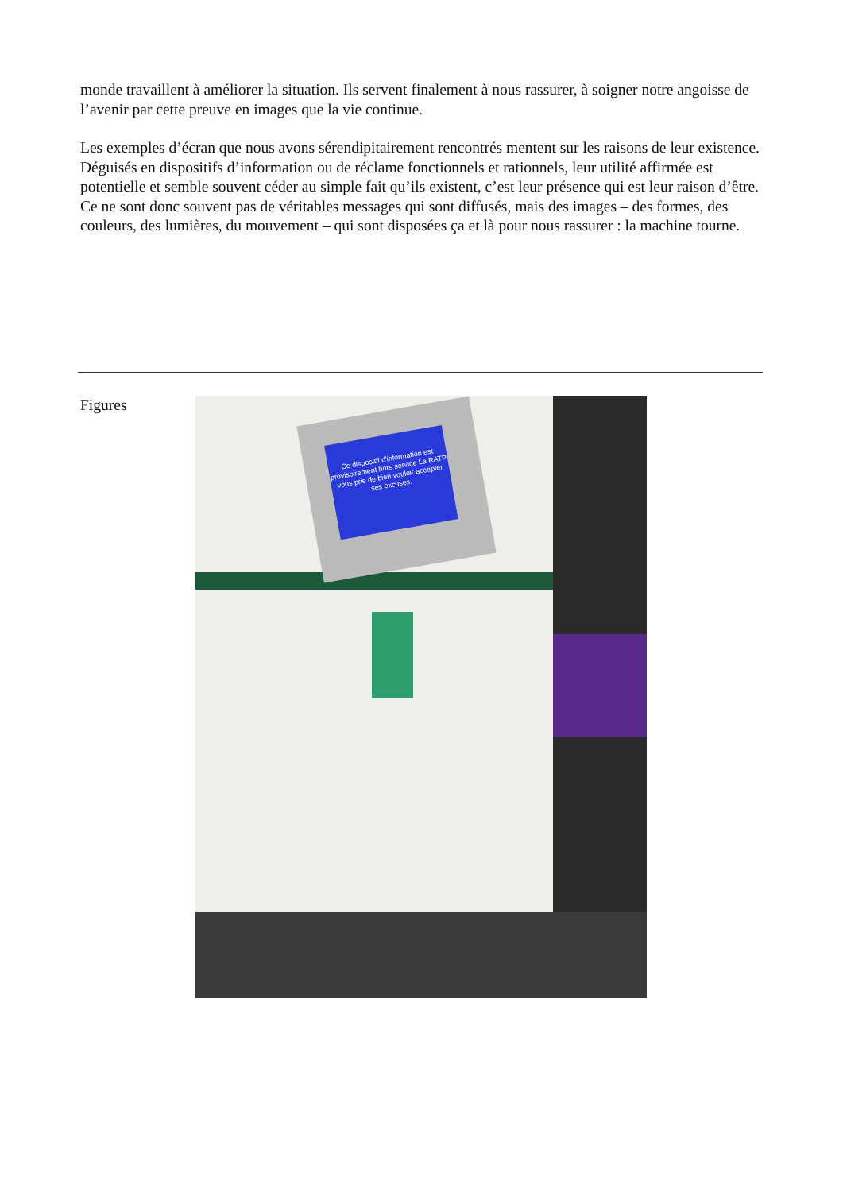monde travaillent à améliorer la situation. Ils servent finalement à nous rassurer, à soigner notre angoisse de l’avenir par cette preuve en images que la vie continue.
Les exemples d’écran que nous avons sérendipitairement rencontrés mentent sur les raisons de leur existence. Déguisés en dispositifs d’information ou de réclame fonctionnels et rationnels, leur utilité affirmée est potentielle et semble souvent céder au simple fait qu’ils existent, c’est leur présence qui est leur raison d’être. Ce ne sont donc souvent pas de véritables messages qui sont diffusés, mais des images – des formes, des couleurs, des lumières, du mouvement – qui sont disposées ça et là pour nous rassurer : la machine tourne.
Figures
Ce dispositif d'information est provisoirement hors service La RATP vous prie de bien vouloir accepter ses excuses.